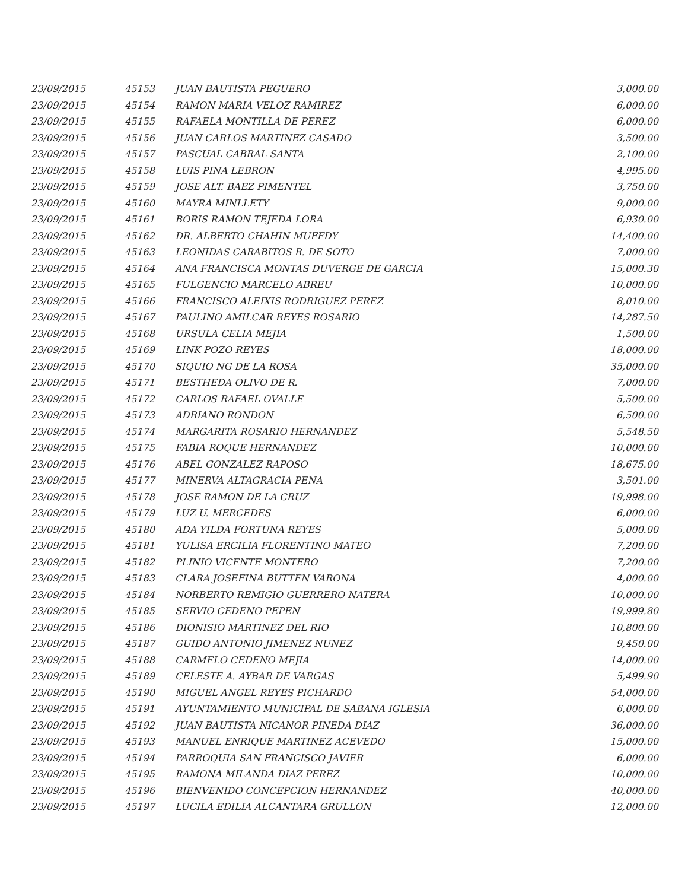| 23/09/2015 | 45153 | JUAN BAUTISTA PEGUERO | 3,000.00 |
| 23/09/2015 | 45154 | RAMON MARIA VELOZ RAMIREZ | 6,000.00 |
| 23/09/2015 | 45155 | RAFAELA MONTILLA DE PEREZ | 6,000.00 |
| 23/09/2015 | 45156 | JUAN CARLOS MARTINEZ CASADO | 3,500.00 |
| 23/09/2015 | 45157 | PASCUAL CABRAL SANTA | 2,100.00 |
| 23/09/2015 | 45158 | LUIS PINA LEBRON | 4,995.00 |
| 23/09/2015 | 45159 | JOSE ALT. BAEZ PIMENTEL | 3,750.00 |
| 23/09/2015 | 45160 | MAYRA MINLLETY | 9,000.00 |
| 23/09/2015 | 45161 | BORIS RAMON TEJEDA LORA | 6,930.00 |
| 23/09/2015 | 45162 | DR. ALBERTO CHAHIN MUFFDY | 14,400.00 |
| 23/09/2015 | 45163 | LEONIDAS CARABITOS R. DE SOTO | 7,000.00 |
| 23/09/2015 | 45164 | ANA FRANCISCA MONTAS DUVERGE DE GARCIA | 15,000.30 |
| 23/09/2015 | 45165 | FULGENCIO MARCELO ABREU | 10,000.00 |
| 23/09/2015 | 45166 | FRANCISCO ALEIXIS RODRIGUEZ PEREZ | 8,010.00 |
| 23/09/2015 | 45167 | PAULINO AMILCAR REYES ROSARIO | 14,287.50 |
| 23/09/2015 | 45168 | URSULA CELIA MEJIA | 1,500.00 |
| 23/09/2015 | 45169 | LINK POZO REYES | 18,000.00 |
| 23/09/2015 | 45170 | SIQUIO NG DE LA ROSA | 35,000.00 |
| 23/09/2015 | 45171 | BESTHEDA OLIVO DE R. | 7,000.00 |
| 23/09/2015 | 45172 | CARLOS RAFAEL OVALLE | 5,500.00 |
| 23/09/2015 | 45173 | ADRIANO RONDON | 6,500.00 |
| 23/09/2015 | 45174 | MARGARITA ROSARIO HERNANDEZ | 5,548.50 |
| 23/09/2015 | 45175 | FABIA ROQUE HERNANDEZ | 10,000.00 |
| 23/09/2015 | 45176 | ABEL GONZALEZ RAPOSO | 18,675.00 |
| 23/09/2015 | 45177 | MINERVA ALTAGRACIA PENA | 3,501.00 |
| 23/09/2015 | 45178 | JOSE RAMON DE LA CRUZ | 19,998.00 |
| 23/09/2015 | 45179 | LUZ U. MERCEDES | 6,000.00 |
| 23/09/2015 | 45180 | ADA YILDA FORTUNA REYES | 5,000.00 |
| 23/09/2015 | 45181 | YULISA ERCILIA FLORENTINO MATEO | 7,200.00 |
| 23/09/2015 | 45182 | PLINIO VICENTE MONTERO | 7,200.00 |
| 23/09/2015 | 45183 | CLARA JOSEFINA BUTTEN VARONA | 4,000.00 |
| 23/09/2015 | 45184 | NORBERTO REMIGIO GUERRERO NATERA | 10,000.00 |
| 23/09/2015 | 45185 | SERVIO CEDENO PEPEN | 19,999.80 |
| 23/09/2015 | 45186 | DIONISIO MARTINEZ DEL RIO | 10,800.00 |
| 23/09/2015 | 45187 | GUIDO ANTONIO JIMENEZ NUNEZ | 9,450.00 |
| 23/09/2015 | 45188 | CARMELO CEDENO MEJIA | 14,000.00 |
| 23/09/2015 | 45189 | CELESTE A. AYBAR DE VARGAS | 5,499.90 |
| 23/09/2015 | 45190 | MIGUEL ANGEL REYES PICHARDO | 54,000.00 |
| 23/09/2015 | 45191 | AYUNTAMIENTO MUNICIPAL DE SABANA IGLESIA | 6,000.00 |
| 23/09/2015 | 45192 | JUAN BAUTISTA NICANOR PINEDA DIAZ | 36,000.00 |
| 23/09/2015 | 45193 | MANUEL ENRIQUE MARTINEZ ACEVEDO | 15,000.00 |
| 23/09/2015 | 45194 | PARROQUIA SAN FRANCISCO JAVIER | 6,000.00 |
| 23/09/2015 | 45195 | RAMONA MILANDA DIAZ PEREZ | 10,000.00 |
| 23/09/2015 | 45196 | BIENVENIDO CONCEPCION HERNANDEZ | 40,000.00 |
| 23/09/2015 | 45197 | LUCILA EDILIA ALCANTARA GRULLON | 12,000.00 |